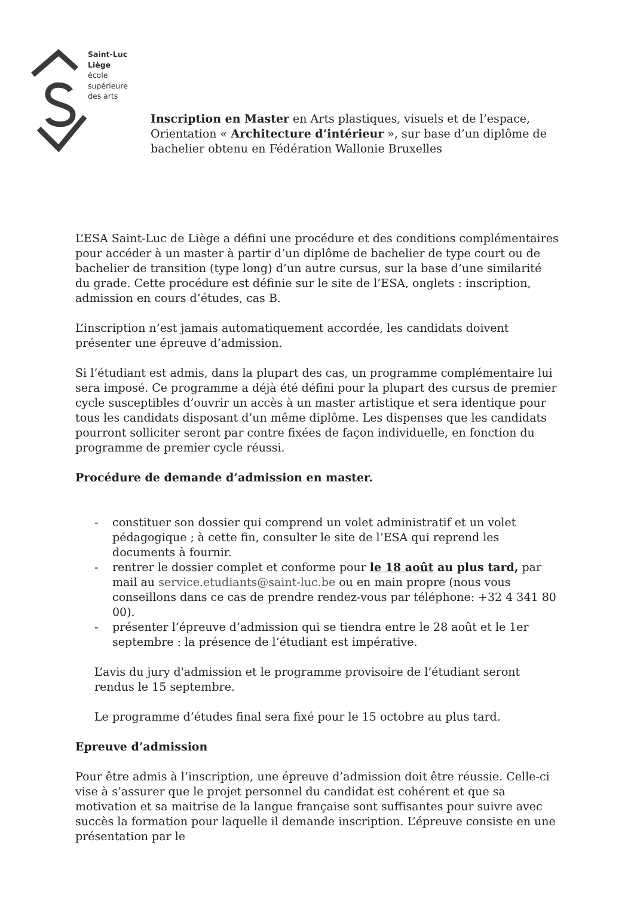Saint-Luc
Liège
école
supérieure
des arts
Inscription en Master en Arts plastiques, visuels et de l’espace, Orientation « Architecture d’intérieur », sur base d’un diplôme de bachelier obtenu en Fédération Wallonie Bruxelles
L’ESA Saint-Luc de Liège a défini une procédure et des conditions complémentaires pour accéder à un master à partir d’un diplôme de bachelier de type court ou de bachelier de transition (type long) d’un autre cursus, sur la base d’une similarité du grade. Cette procédure est définie sur le site de l’ESA, onglets : inscription, admission en cours d’études, cas B.
L’inscription n’est jamais automatiquement accordée, les candidats doivent présenter une épreuve d’admission.
Si l’étudiant est admis, dans la plupart des cas, un programme complémentaire lui sera imposé. Ce programme a déjà été défini pour la plupart des cursus de premier cycle susceptibles d’ouvrir un accès à un master artistique et sera identique pour tous les candidats disposant d’un même diplôme. Les dispenses que les candidats pourront solliciter seront par contre fixées de façon individuelle, en fonction du programme de premier cycle réussi.
Procédure de demande d’admission en master.
- constituer son dossier qui comprend un volet administratif et un volet pédagogique ; à cette fin, consulter le site de l’ESA qui reprend les documents à fournir.
- rentrer le dossier complet et conforme pour le 18 août au plus tard, par mail au service.etudiants@saint-luc.be ou en main propre (nous vous conseillons dans ce cas de prendre rendez-vous par téléphone: +32 4 341 80 00).
- présenter l’épreuve d’admission qui se tiendra entre le 28 août et le 1er septembre : la présence de l’étudiant est impérative.
L’avis du jury d'admission et le programme provisoire de l’étudiant seront rendus le 15 septembre.
Le programme d’études final sera fixé pour le 15 octobre au plus tard.
Epreuve d’admission
Pour être admis à l’inscription, une épreuve d’admission doit être réussie. Celle-ci vise à s’assurer que le projet personnel du candidat est cohérent et que sa motivation et sa maitrise de la langue française sont suffisantes pour suivre avec succès la formation pour laquelle il demande inscription. L’épreuve consiste en une présentation par le